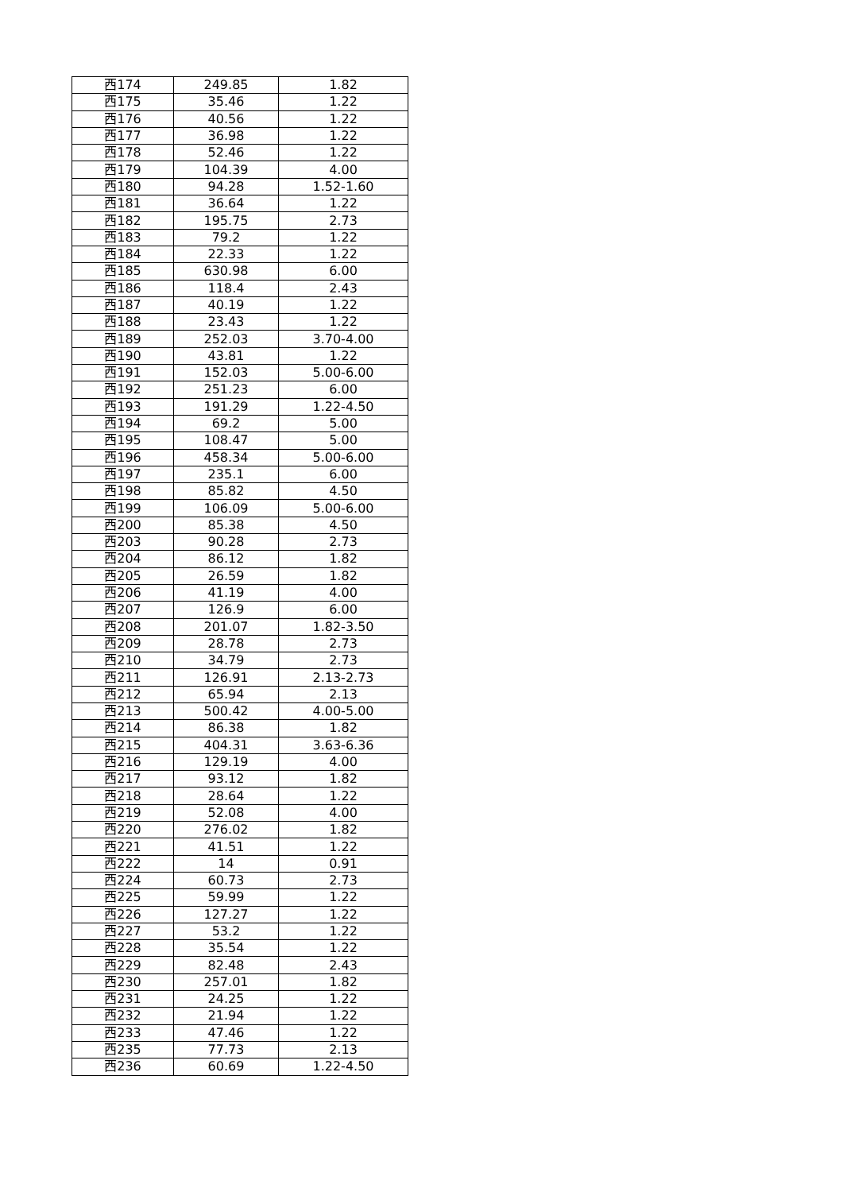| 西174 | 249.85 | 1.82 |
| 西175 | 35.46 | 1.22 |
| 西176 | 40.56 | 1.22 |
| 西177 | 36.98 | 1.22 |
| 西178 | 52.46 | 1.22 |
| 西179 | 104.39 | 4.00 |
| 西180 | 94.28 | 1.52-1.60 |
| 西181 | 36.64 | 1.22 |
| 西182 | 195.75 | 2.73 |
| 西183 | 79.2 | 1.22 |
| 西184 | 22.33 | 1.22 |
| 西185 | 630.98 | 6.00 |
| 西186 | 118.4 | 2.43 |
| 西187 | 40.19 | 1.22 |
| 西188 | 23.43 | 1.22 |
| 西189 | 252.03 | 3.70-4.00 |
| 西190 | 43.81 | 1.22 |
| 西191 | 152.03 | 5.00-6.00 |
| 西192 | 251.23 | 6.00 |
| 西193 | 191.29 | 1.22-4.50 |
| 西194 | 69.2 | 5.00 |
| 西195 | 108.47 | 5.00 |
| 西196 | 458.34 | 5.00-6.00 |
| 西197 | 235.1 | 6.00 |
| 西198 | 85.82 | 4.50 |
| 西199 | 106.09 | 5.00-6.00 |
| 西200 | 85.38 | 4.50 |
| 西203 | 90.28 | 2.73 |
| 西204 | 86.12 | 1.82 |
| 西205 | 26.59 | 1.82 |
| 西206 | 41.19 | 4.00 |
| 西207 | 126.9 | 6.00 |
| 西208 | 201.07 | 1.82-3.50 |
| 西209 | 28.78 | 2.73 |
| 西210 | 34.79 | 2.73 |
| 西211 | 126.91 | 2.13-2.73 |
| 西212 | 65.94 | 2.13 |
| 西213 | 500.42 | 4.00-5.00 |
| 西214 | 86.38 | 1.82 |
| 西215 | 404.31 | 3.63-6.36 |
| 西216 | 129.19 | 4.00 |
| 西217 | 93.12 | 1.82 |
| 西218 | 28.64 | 1.22 |
| 西219 | 52.08 | 4.00 |
| 西220 | 276.02 | 1.82 |
| 西221 | 41.51 | 1.22 |
| 西222 | 14 | 0.91 |
| 西224 | 60.73 | 2.73 |
| 西225 | 59.99 | 1.22 |
| 西226 | 127.27 | 1.22 |
| 西227 | 53.2 | 1.22 |
| 西228 | 35.54 | 1.22 |
| 西229 | 82.48 | 2.43 |
| 西230 | 257.01 | 1.82 |
| 西231 | 24.25 | 1.22 |
| 西232 | 21.94 | 1.22 |
| 西233 | 47.46 | 1.22 |
| 西235 | 77.73 | 2.13 |
| 西236 | 60.69 | 1.22-4.50 |